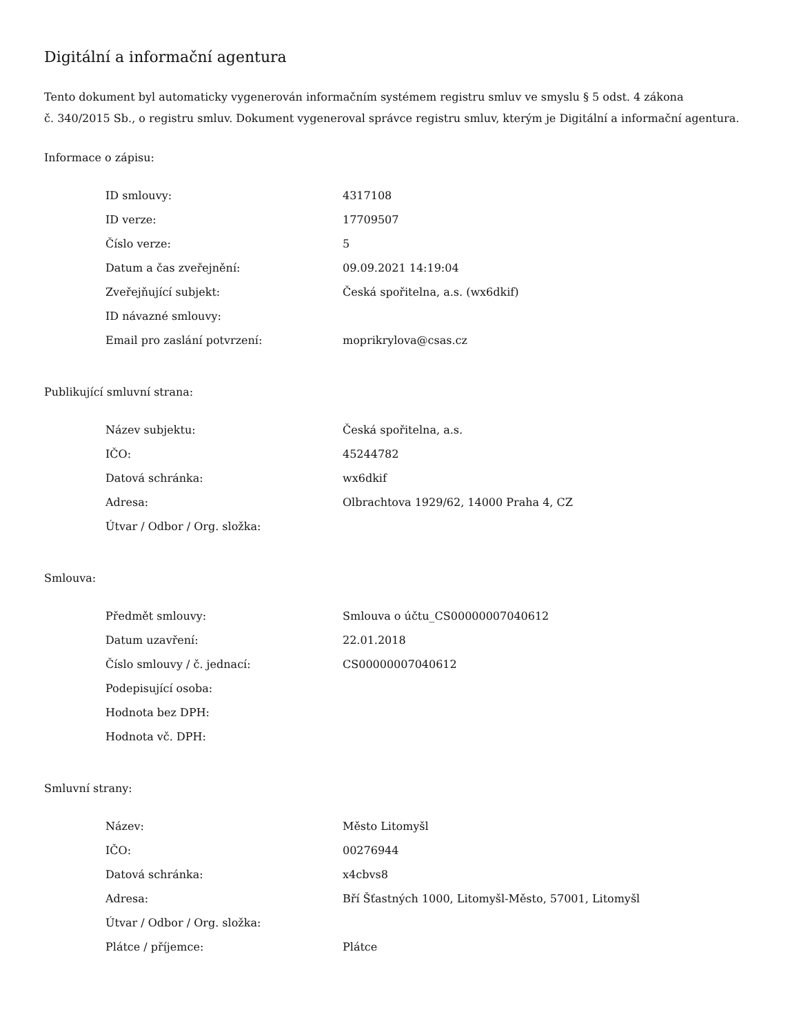Digitální a informační agentura
Tento dokument byl automaticky vygenerován informačním systémem registru smluv ve smyslu § 5 odst. 4 zákona
č. 340/2015 Sb., o registru smluv. Dokument vygeneroval správce registru smluv, kterým je Digitální a informační agentura.
Informace o zápisu:
| ID smlouvy: | 4317108 |
| ID verze: | 17709507 |
| Číslo verze: | 5 |
| Datum a čas zveřejnění: | 09.09.2021 14:19:04 |
| Zveřejňující subjekt: | Česká spořitelna, a.s. (wx6dkif) |
| ID návazné smlouvy: | |
| Email pro zaslání potvrzení: | moprikrylova@csas.cz |
Publikující smluvní strana:
| Název subjektu: | Česká spořitelna, a.s. |
| IČO: | 45244782 |
| Datová schránka: | wx6dkif |
| Adresa: | Olbrachtova 1929/62, 14000 Praha 4, CZ |
| Útvar / Odbor / Org. složka: | |
Smlouva:
| Předmět smlouvy: | Smlouva o účtu_CS00000007040612 |
| Datum uzavření: | 22.01.2018 |
| Číslo smlouvy / č. jednací: | CS00000007040612 |
| Podepisující osoba: | |
| Hodnota bez DPH: | |
| Hodnota vč. DPH: | |
Smluvní strany:
| Název: | Město Litomyšl |
| IČO: | 00276944 |
| Datová schránka: | x4cbvs8 |
| Adresa: | Bří Šťastných 1000, Litomyšl-Město, 57001, Litomyšl |
| Útvar / Odbor / Org. složka: | |
| Plátce / příjemce: | Plátce |